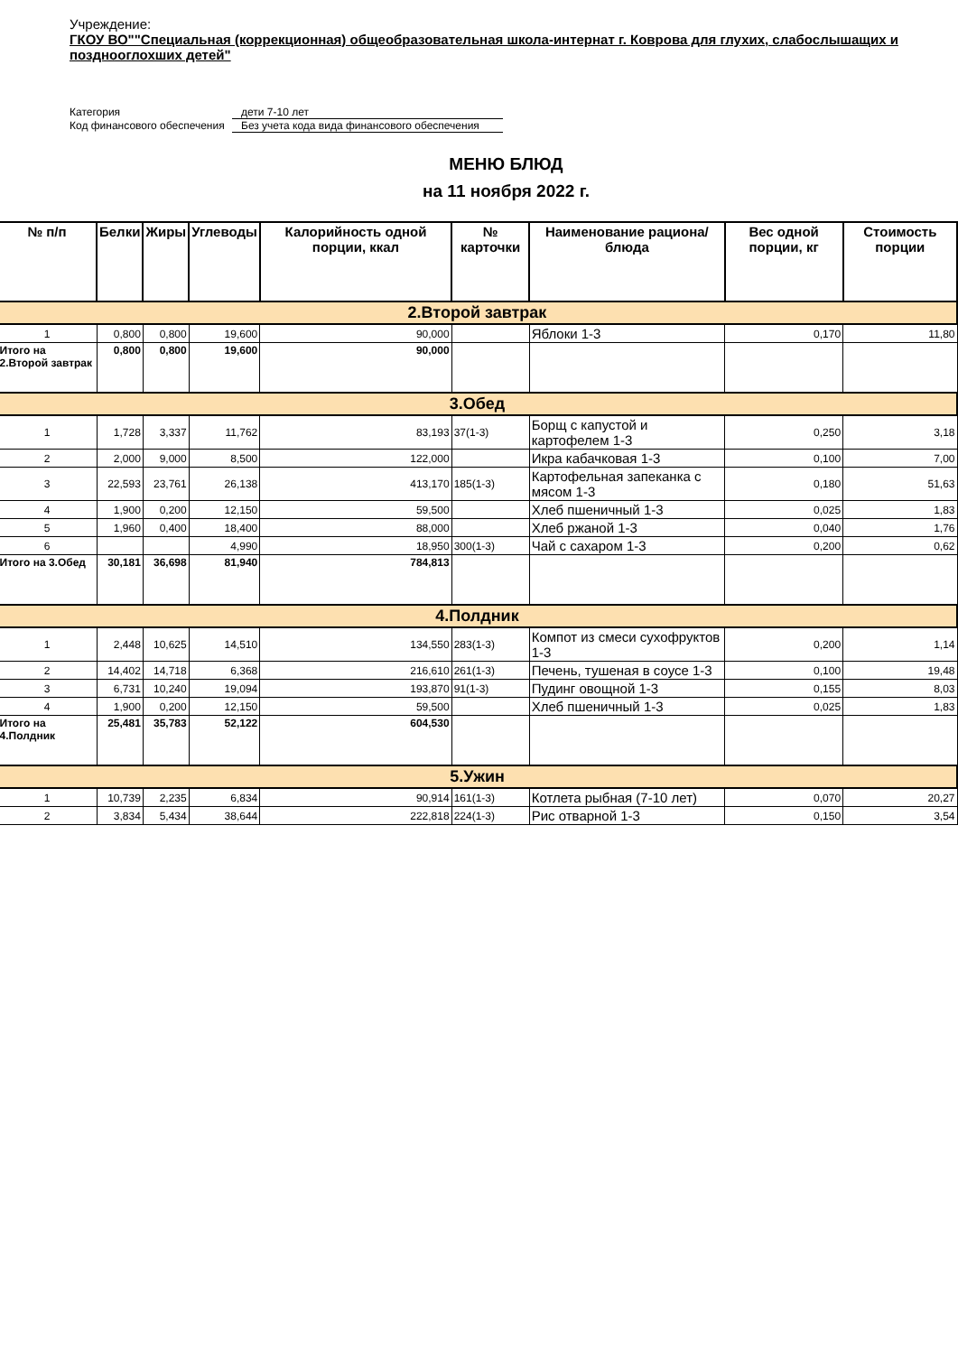Учреждение:
ГКОУ ВО""Специальная (коррекционная) общеобразовательная школа-интернат г. Коврова для глухих, слабослышащих и позднооглохших детей"
Категория
дети 7-10 лет
Код финансового обеспечения
Без учета кода вида финансового обеспечения
МЕНЮ БЛЮД
на 11 ноября 2022 г.
| № п/п | Белки | Жиры | Углеводы | Калорийность одной порции, ккал | № карточки | Наименование рациона/ блюда | Вес одной порции, кг | Стоимость порции |
| --- | --- | --- | --- | --- | --- | --- | --- | --- |
| 2.Второй завтрак | | | | | | | | |
| 1 | 0,800 | 0,800 | 19,600 | 90,000 | | Яблоки 1-3 | 0,170 | 11,80 |
| Итого на 2.Второй завтрак | 0,800 | 0,800 | 19,600 | 90,000 | | | | |
| 3.Обед | | | | | | | | |
| 1 | 1,728 | 3,337 | 11,762 | 83,193 | 37(1-3) | Борщ с капустой и картофелем 1-3 | 0,250 | 3,18 |
| 2 | 2,000 | 9,000 | 8,500 | 122,000 | | Икра кабачковая 1-3 | 0,100 | 7,00 |
| 3 | 22,593 | 23,761 | 26,138 | 413,170 | 185(1-3) | Картофельная запеканка с мясом 1-3 | 0,180 | 51,63 |
| 4 | 1,900 | 0,200 | 12,150 | 59,500 | | Хлеб пшеничный 1-3 | 0,025 | 1,83 |
| 5 | 1,960 | 0,400 | 18,400 | 88,000 | | Хлеб ржаной 1-3 | 0,040 | 1,76 |
| 6 | | | 4,990 | 18,950 | 300(1-3) | Чай с сахаром 1-3 | 0,200 | 0,62 |
| Итого на 3.Обед | 30,181 | 36,698 | 81,940 | 784,813 | | | | |
| 4.Полдник | | | | | | | | |
| 1 | 2,448 | 10,625 | 14,510 | 134,550 | 283(1-3) | Компот из смеси сухофруктов 1-3 | 0,200 | 1,14 |
| 2 | 14,402 | 14,718 | 6,368 | 216,610 | 261(1-3) | Печень, тушеная в соусе 1-3 | 0,100 | 19,48 |
| 3 | 6,731 | 10,240 | 19,094 | 193,870 | 91(1-3) | Пудинг овощной 1-3 | 0,155 | 8,03 |
| 4 | 1,900 | 0,200 | 12,150 | 59,500 | | Хлеб пшеничный 1-3 | 0,025 | 1,83 |
| Итого на 4.Полдник | 25,481 | 35,783 | 52,122 | 604,530 | | | | |
| 5.Ужин | | | | | | | | |
| 1 | 10,739 | 2,235 | 6,834 | 90,914 | 161(1-3) | Котлета рыбная (7-10 лет) | 0,070 | 20,27 |
| 2 | 3,834 | 5,434 | 38,644 | 222,818 | 224(1-3) | Рис отварной 1-3 | 0,150 | 3,54 |